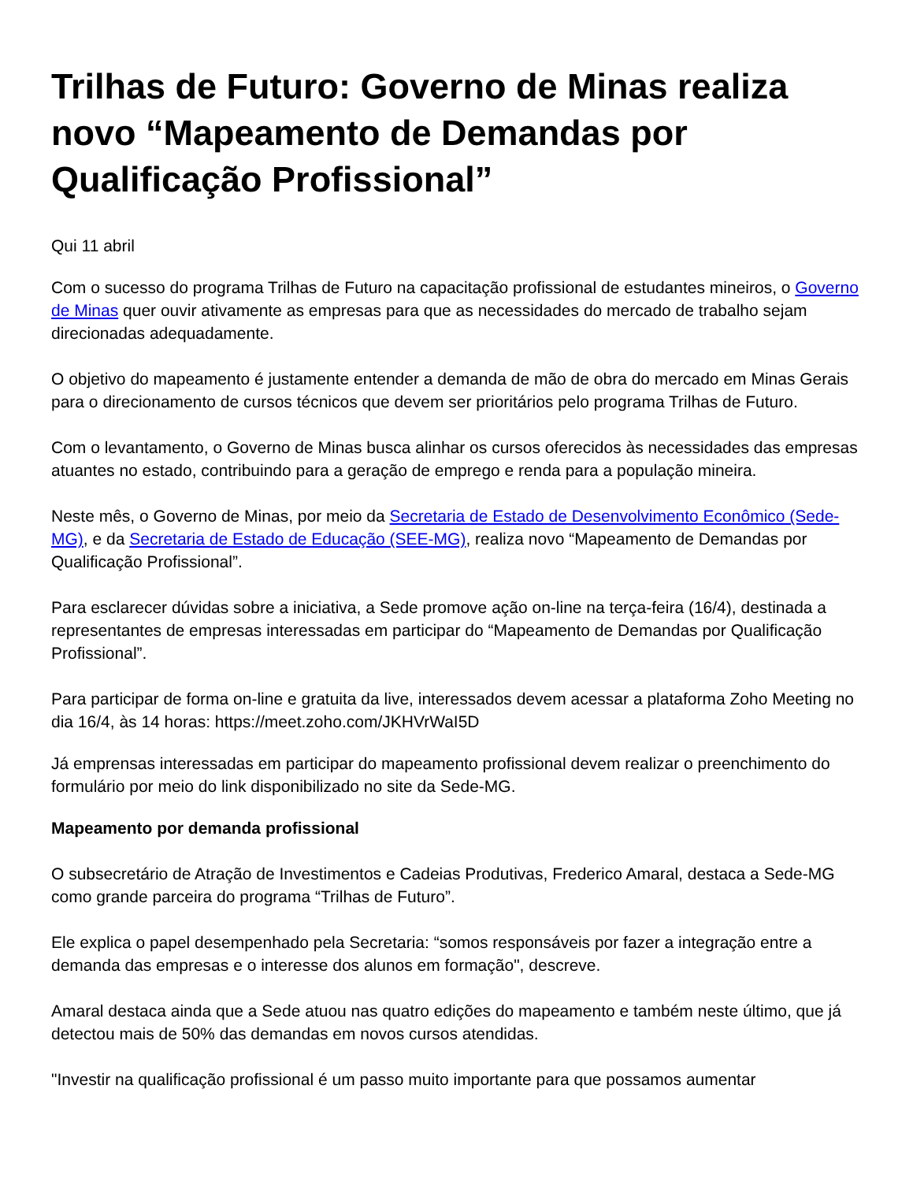Trilhas de Futuro: Governo de Minas realiza novo “Mapeamento de Demandas por Qualificação Profissional”
Qui 11 abril
Com o sucesso do programa Trilhas de Futuro na capacitação profissional de estudantes mineiros, o Governo de Minas quer ouvir ativamente as empresas para que as necessidades do mercado de trabalho sejam direcionadas adequadamente.
O objetivo do mapeamento é justamente entender a demanda de mão de obra do mercado em Minas Gerais para o direcionamento de cursos técnicos que devem ser prioritários pelo programa Trilhas de Futuro.
Com o levantamento, o Governo de Minas busca alinhar os cursos oferecidos às necessidades das empresas atuantes no estado, contribuindo para a geração de emprego e renda para a população mineira.
Neste mês, o Governo de Minas, por meio da Secretaria de Estado de Desenvolvimento Econômico (Sede-MG), e da Secretaria de Estado de Educação (SEE-MG), realiza novo “Mapeamento de Demandas por Qualificação Profissional”.
Para esclarecer dúvidas sobre a iniciativa, a Sede promove ação on-line na terça-feira (16/4), destinada a representantes de empresas interessadas em participar do “Mapeamento de Demandas por Qualificação Profissional”.
Para participar de forma on-line e gratuita da live, interessados devem acessar a plataforma Zoho Meeting no dia 16/4, às 14 horas: https://meet.zoho.com/JKHVrWaI5D
Já emprensas interessadas em participar do mapeamento profissional devem realizar o preenchimento do formulário por meio do link disponibilizado no site da Sede-MG.
Mapeamento por demanda profissional
O subsecretário de Atração de Investimentos e Cadeias Produtivas, Frederico Amaral, destaca a Sede-MG como grande parceira do programa “Trilhas de Futuro”.
Ele explica o papel desempenhado pela Secretaria: “somos responsáveis por fazer a integração entre a demanda das empresas e o interesse dos alunos em formação", descreve.
Amaral destaca ainda que a Sede atuou nas quatro edições do mapeamento e também neste último, que já detectou mais de 50% das demandas em novos cursos atendidas.
"Investir na qualificação profissional é um passo muito importante para que possamos aumentar